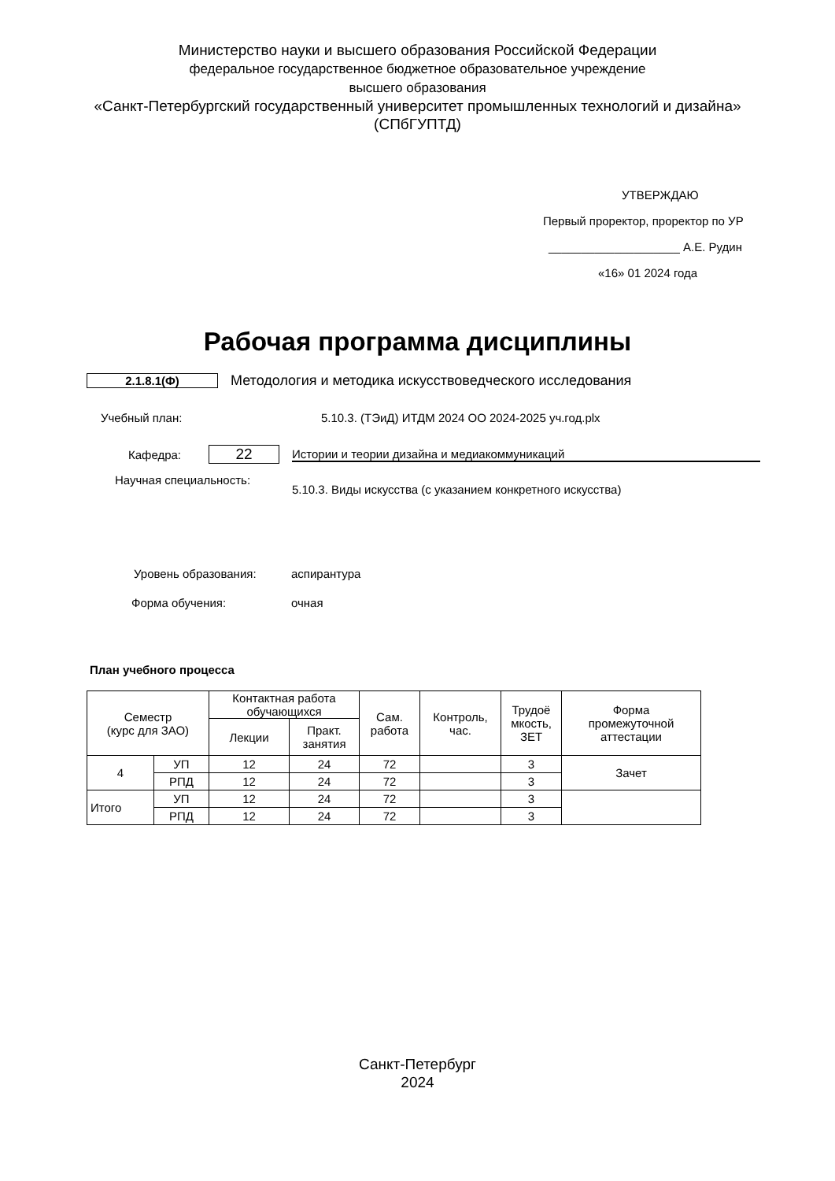Министерство науки и высшего образования Российской Федерации
федеральное государственное бюджетное образовательное учреждение
высшего образования
«Санкт-Петербургский государственный университет промышленных технологий и дизайна»
(СПбГУПТД)
УТВЕРЖДАЮ
Первый проректор, проректор по УР
____________________ А.Е. Рудин
«16» 01 2024 года
Рабочая программа дисциплины
2.1.8.1(Ф)
Методология и методика искусствоведческого исследования
Учебный план:
5.10.3. (ТЭиД) ИТДМ 2024 ОО 2024-2025 уч.год.plx
Кафедра:
22
Истории и теории дизайна и медиакоммуникаций
Научная специальность:
5.10.3. Виды искусства (с указанием конкретного искусства)
Уровень образования: аспирантура
Форма обучения: очная
План учебного процесса
| Семестр (курс для ЗАО) | | Контактная работа обучающихся | | Сам. работа | Контроль, час. | Трудоё мкость, ЗЕТ | Форма промежуточной аттестации |
| --- | --- | --- | --- | --- | --- | --- | --- |
| | | Лекции | Практ. занятия | | | | |
| 4 | УП | 12 | 24 | 72 | | 3 | Зачет |
| | РПД | 12 | 24 | 72 | | 3 | |
| Итого | УП | 12 | 24 | 72 | | 3 | |
| | РПД | 12 | 24 | 72 | | 3 | |
Санкт-Петербург
2024